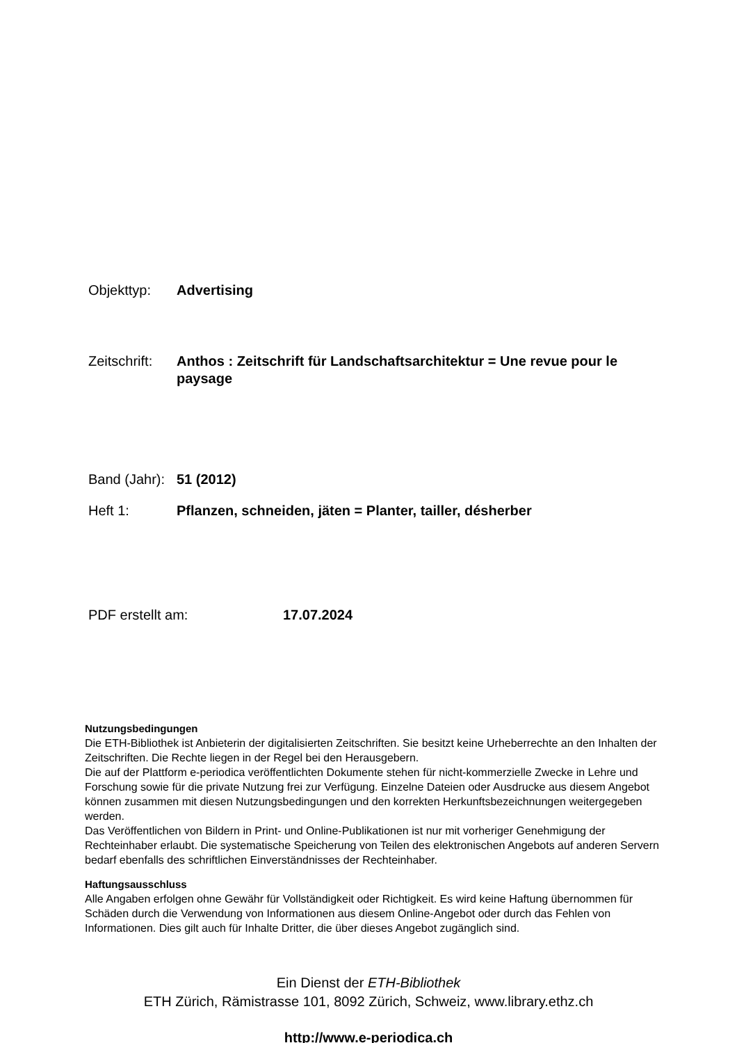Objekttyp: Advertising
Zeitschrift:
Anthos : Zeitschrift für Landschaftsarchitektur = Une revue pour le paysage
Band (Jahr):
51 (2012)
Heft 1: Pflanzen, schneiden, jäten = Planter, tailler, désherber
PDF erstellt am: 17.07.2024
Nutzungsbedingungen
Die ETH-Bibliothek ist Anbieterin der digitalisierten Zeitschriften. Sie besitzt keine Urheberrechte an den Inhalten der Zeitschriften. Die Rechte liegen in der Regel bei den Herausgebern.
Die auf der Plattform e-periodica veröffentlichten Dokumente stehen für nicht-kommerzielle Zwecke in Lehre und Forschung sowie für die private Nutzung frei zur Verfügung. Einzelne Dateien oder Ausdrucke aus diesem Angebot können zusammen mit diesen Nutzungsbedingungen und den korrekten Herkunftsbezeichnungen weitergegeben werden.
Das Veröffentlichen von Bildern in Print- und Online-Publikationen ist nur mit vorheriger Genehmigung der Rechteinhaber erlaubt. Die systematische Speicherung von Teilen des elektronischen Angebots auf anderen Servern bedarf ebenfalls des schriftlichen Einverständnisses der Rechteinhaber.
Haftungsausschluss
Alle Angaben erfolgen ohne Gewähr für Vollständigkeit oder Richtigkeit. Es wird keine Haftung übernommen für Schäden durch die Verwendung von Informationen aus diesem Online-Angebot oder durch das Fehlen von Informationen. Dies gilt auch für Inhalte Dritter, die über dieses Angebot zugänglich sind.
Ein Dienst der ETH-Bibliothek
ETH Zürich, Rämistrasse 101, 8092 Zürich, Schweiz, www.library.ethz.ch
http://www.e-periodica.ch